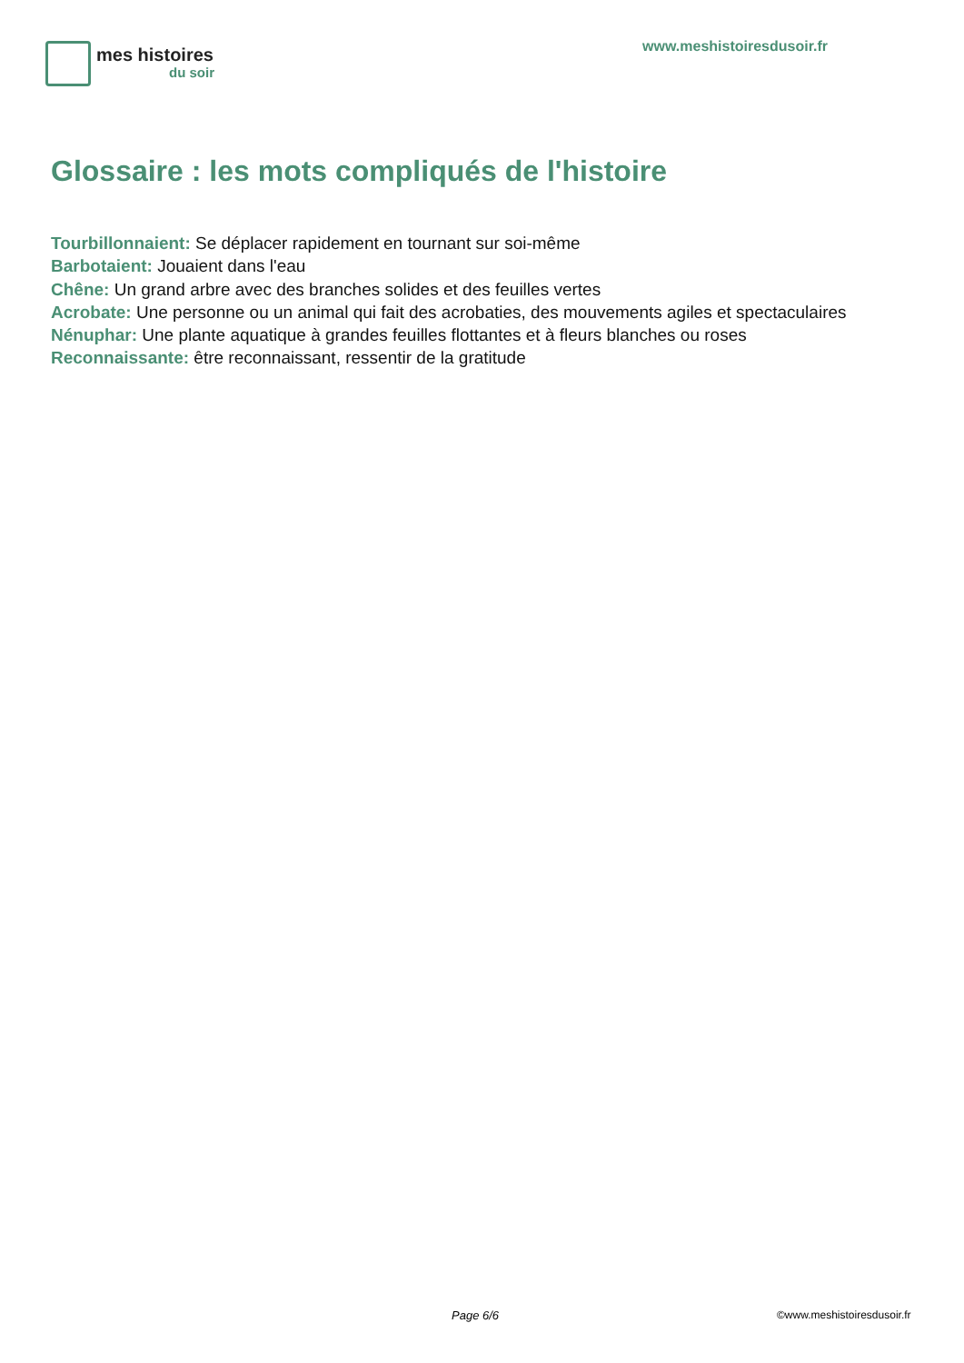mes histoires
du soir
www.meshistoiresdusoir.fr
Glossaire : les mots compliqués de l'histoire
Tourbillonnaient: Se déplacer rapidement en tournant sur soi-même
Barbotaient: Jouaient dans l'eau
Chêne: Un grand arbre avec des branches solides et des feuilles vertes
Acrobate: Une personne ou un animal qui fait des acrobaties, des mouvements agiles et spectaculaires
Nénuphar: Une plante aquatique à grandes feuilles flottantes et à fleurs blanches ou roses
Reconnaissante: être reconnaissant, ressentir de la gratitude
Page 6/6 ©www.meshistoiresdusoir.fr